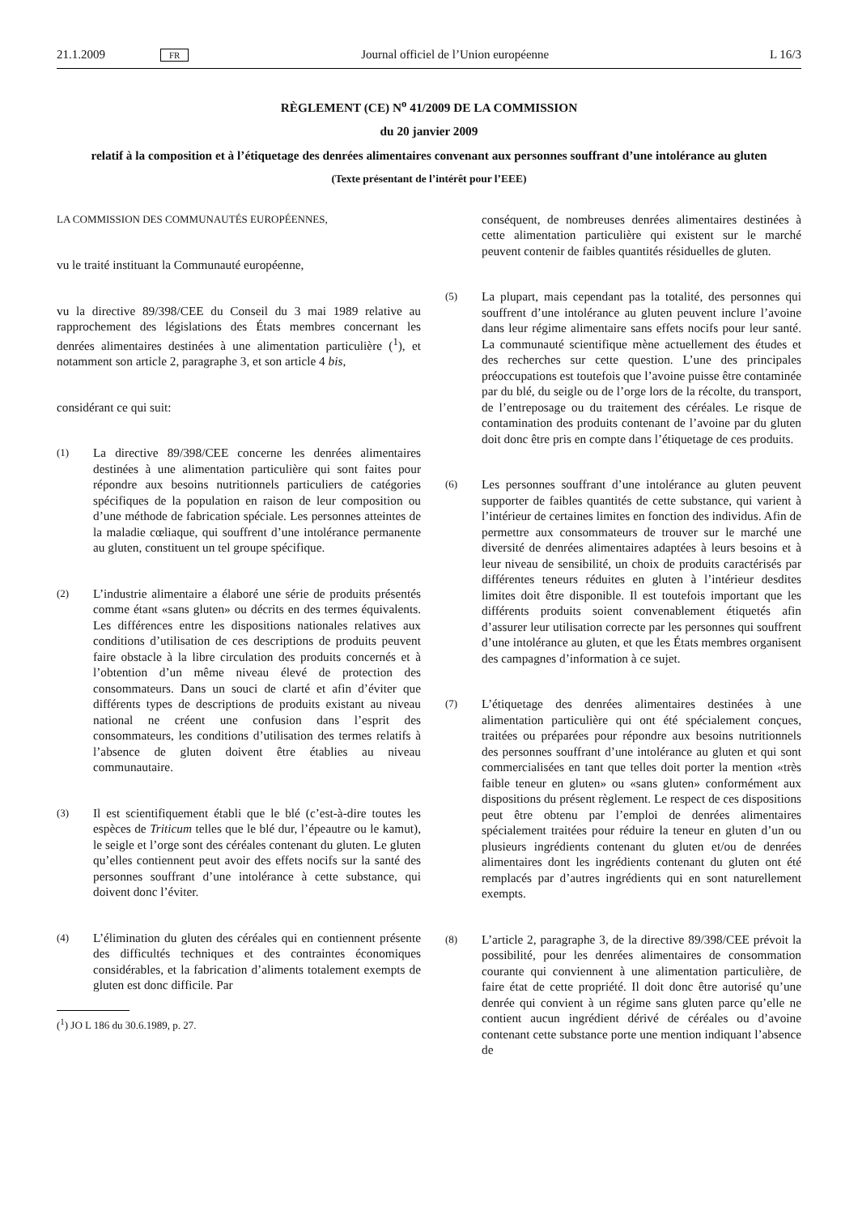21.1.2009 FR Journal officiel de l’Union européenne L 16/3
RÈGLEMENT (CE) N<sup>o</sup> 41/2009 DE LA COMMISSION
du 20 janvier 2009
relatif à la composition et à l’étiquetage des denrées alimentaires convenant aux personnes souffrant d’une intolérance au gluten
(Texte présentant de l’intérêt pour l’EEE)
LA COMMISSION DES COMMUNAUTÉS EUROPÉENNES,
vu le traité instituant la Communauté européenne,
vu la directive 89/398/CEE du Conseil du 3 mai 1989 relative au rapprochement des législations des États membres concernant les denrées alimentaires destinées à une alimentation particulière (<sup>1</sup>), et notamment son article 2, paragraphe 3, et son article 4 bis,
considérant ce qui suit:
(1) La directive 89/398/CEE concerne les denrées alimentaires destinées à une alimentation particulière qui sont faites pour répondre aux besoins nutritionnels particuliers de catégories spécifiques de la population en raison de leur composition ou d’une méthode de fabrication spéciale. Les personnes atteintes de la maladie cœliaque, qui souffrent d’une intolérance permanente au gluten, constituent un tel groupe spécifique.
(2) L’industrie alimentaire a élaboré une série de produits présentés comme étant «sans gluten» ou décrits en des termes équivalents. Les différences entre les dispositions nationales relatives aux conditions d’utilisation de ces descriptions de produits peuvent faire obstacle à la libre circulation des produits concernés et à l’obtention d’un même niveau élevé de protection des consommateurs. Dans un souci de clarté et afin d’éviter que différents types de descriptions de produits existant au niveau national ne créent une confusion dans l’esprit des consommateurs, les conditions d’utilisation des termes relatifs à l’absence de gluten doivent être établies au niveau communautaire.
(3) Il est scientifiquement établi que le blé (c’est-à-dire toutes les espèces de Triticum telles que le blé dur, l’épeautre ou le kamut), le seigle et l’orge sont des céréales contenant du gluten. Le gluten qu’elles contiennent peut avoir des effets nocifs sur la santé des personnes souffrant d’une intolérance à cette substance, qui doivent donc l’éviter.
(4) L’élimination du gluten des céréales qui en contiennent présente des difficultés techniques et des contraintes économiques considérables, et la fabrication d’aliments totalement exempts de gluten est donc difficile. Par
(<sup>1</sup>) JO L 186 du 30.6.1989, p. 27.
conséquent, de nombreuses denrées alimentaires destinées à cette alimentation particulière qui existent sur le marché peuvent contenir de faibles quantités résiduelles de gluten.
(5) La plupart, mais cependant pas la totalité, des personnes qui souffrent d’une intolérance au gluten peuvent inclure l’avoine dans leur régime alimentaire sans effets nocifs pour leur santé. La communauté scientifique mène actuellement des études et des recherches sur cette question. L’une des principales préoccupations est toutefois que l’avoine puisse être contaminée par du blé, du seigle ou de l’orge lors de la récolte, du transport, de l’entreposage ou du traitement des céréales. Le risque de contamination des produits contenant de l’avoine par du gluten doit donc être pris en compte dans l’étiquetage de ces produits.
(6) Les personnes souffrant d’une intolérance au gluten peuvent supporter de faibles quantités de cette substance, qui varient à l’intérieur de certaines limites en fonction des individus. Afin de permettre aux consommateurs de trouver sur le marché une diversité de denrées alimentaires adaptées à leurs besoins et à leur niveau de sensibilité, un choix de produits caractérisés par différentes teneurs réduites en gluten à l’intérieur desdites limites doit être disponible. Il est toutefois important que les différents produits soient convenablement étiquetés afin d’assurer leur utilisation correcte par les personnes qui souffrent d’une intolérance au gluten, et que les États membres organisent des campagnes d’information à ce sujet.
(7) L’étiquetage des denrées alimentaires destinées à une alimentation particulière qui ont été spécialement conçues, traitées ou préparées pour répondre aux besoins nutritionnels des personnes souffrant d’une intolérance au gluten et qui sont commercialisées en tant que telles doit porter la mention «très faible teneur en gluten» ou «sans gluten» conformément aux dispositions du présent règlement. Le respect de ces dispositions peut être obtenu par l’emploi de denrées alimentaires spécialement traitées pour réduire la teneur en gluten d’un ou plusieurs ingrédients contenant du gluten et/ou de denrées alimentaires dont les ingrédients contenant du gluten ont été remplacés par d’autres ingrédients qui en sont naturellement exempts.
(8) L’article 2, paragraphe 3, de la directive 89/398/CEE prévoit la possibilité, pour les denrées alimentaires de consommation courante qui conviennent à une alimentation particulière, de faire état de cette propriété. Il doit donc être autorisé qu’une denrée qui convient à un régime sans gluten parce qu’elle ne contient aucun ingrédient dérivé de céréales ou d’avoine contenant cette substance porte une mention indiquant l’absence de